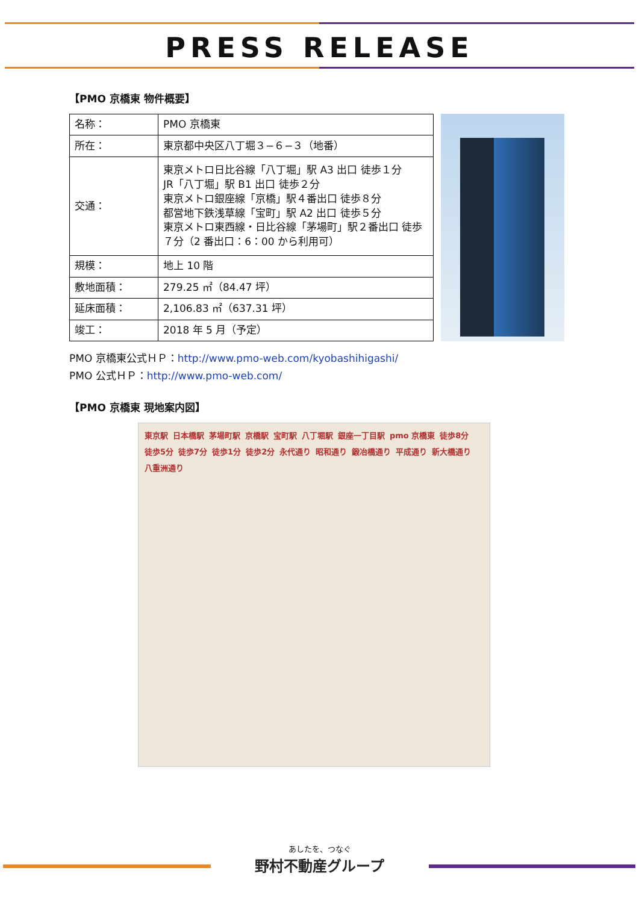PRESS RELEASE
【PMO 京橋東 物件概要】
| 名称： | PMO 京橋東 |
| 所在： | 東京都中央区八丁堀３−６−３（地番） |
| 交通： | 東京メトロ日比谷線「八丁堀」駅 A3 出口 徒歩１分 JR「八丁堀」駅 B1 出口 徒歩２分 東京メトロ銀座線「京橋」駅４番出口 徒歩８分 都営地下鉄浅草線「宝町」駅 A2 出口 徒歩５分 東京メトロ東西線・日比谷線「茅場町」駅２番出口 徒歩７分（2 番出口：6：00 から利用可） |
| 規模： | 地上 10 階 |
| 敷地面積： | 279.25 ㎡（84.47 坪） |
| 延床面積： | 2,106.83 ㎡（637.31 坪） |
| 竣工： | 2018 年 5 月（予定） |
PMO 京橋東公式ＨＰ：http://www.pmo-web.com/kyobashihigashi/
PMO 公式ＨＰ：http://www.pmo-web.com/
【PMO 京橋東 現地案内図】
東京駅 日本橋駅 茅場町駅 京橋駅 宝町駅 八丁堀駅 銀座一丁目駅 pmo 京橋東 徒歩8分 徒歩5分 徒歩7分 徒歩1分 徒歩2分 永代通り 昭和通り 鍛冶橋通り 平成通り 新大橋通り 八重洲通り
あしたを、つなぐ
野村不動産グループ